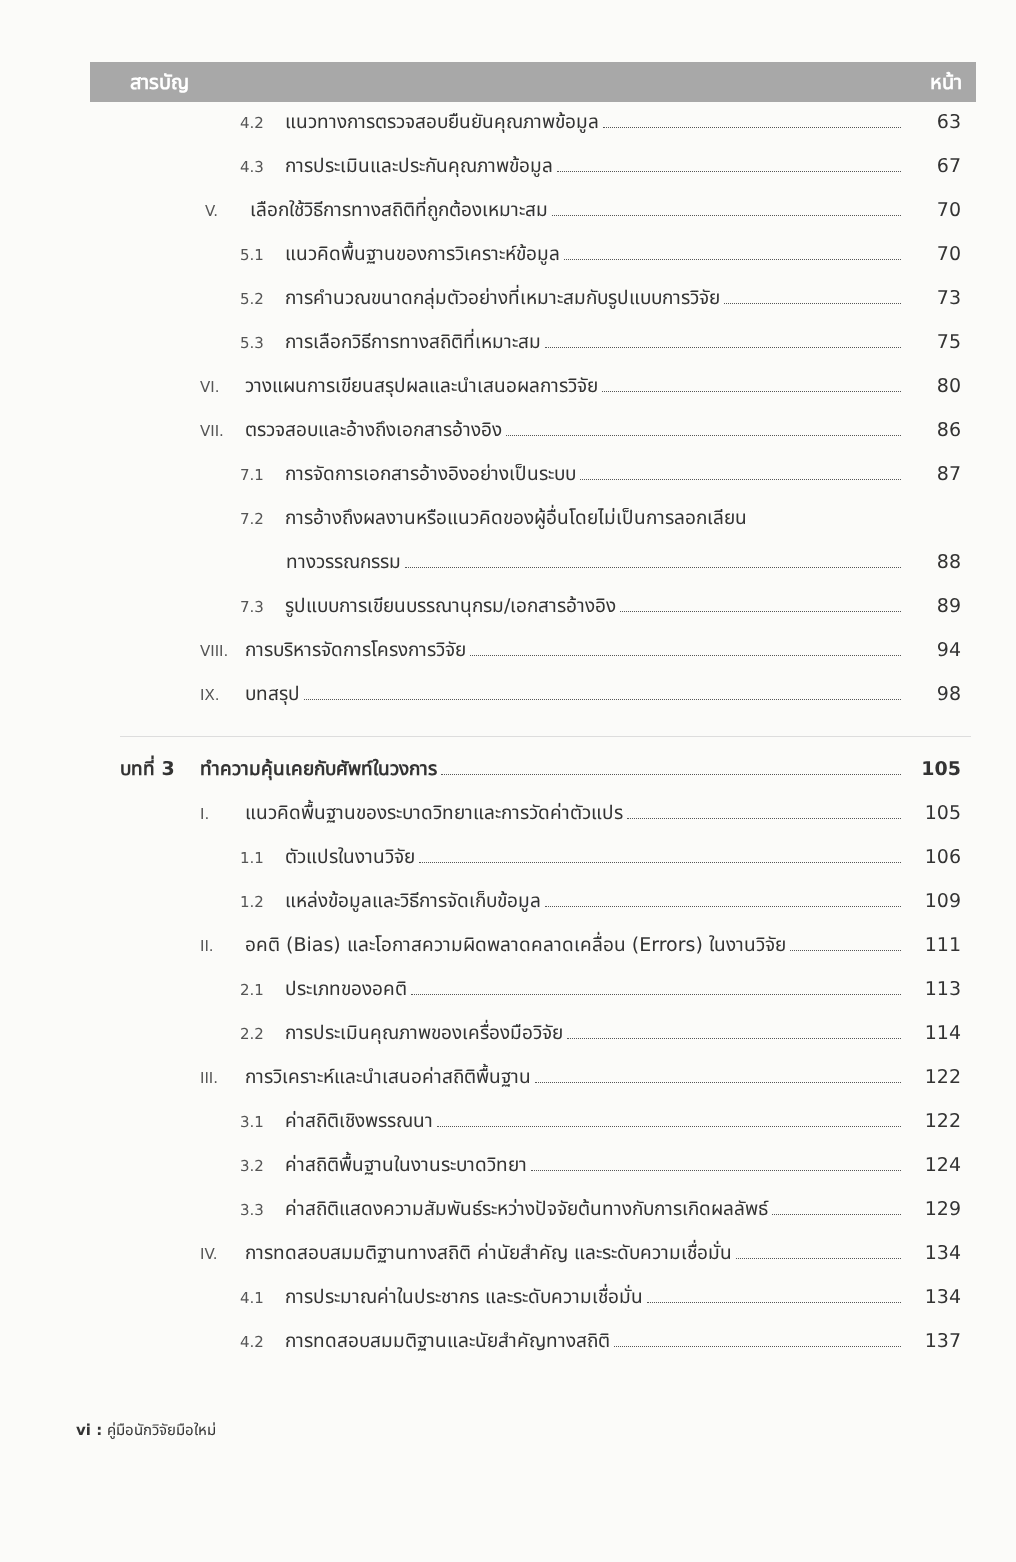สารบัญ หน้า
4.2 แนวทางการตรวจสอบยืนยันคุณภาพข้อมูล 63
4.3 การประเมินและประกันคุณภาพข้อมูล 67
V. เลือกใช้วิธีการทางสถิติที่ถูกต้องเหมาะสม 70
5.1 แนวคิดพื้นฐานของการวิเคราะห์ข้อมูล 70
5.2 การคำนวณขนาดกลุ่มตัวอย่างที่เหมาะสมกับรูปแบบการวิจัย 73
5.3 การเลือกวิธีการทางสถิติที่เหมาะสม 75
VI. วางแผนการเขียนสรุปผลและนำเสนอผลการวิจัย 80
VII. ตรวจสอบและอ้างถึงเอกสารอ้างอิง 86
7.1 การจัดการเอกสารอ้างอิงอย่างเป็นระบบ 87
7.2 การอ้างถึงผลงานหรือแนวคิดของผู้อื่นโดยไม่เป็นการลอกเลียน
ทางวรรณกรรม 88
7.3 รูปแบบการเขียนบรรณานุกรม/เอกสารอ้างอิง 89
VIII. การบริหารจัดการโครงการวิจัย 94
IX. บทสรุป 98
บทที่ 3 ทำความคุ้นเคยกับศัพท์ในวงการ 105
I. แนวคิดพื้นฐานของระบาดวิทยาและการวัดค่าตัวแปร 105
1.1 ตัวแปรในงานวิจัย 106
1.2 แหล่งข้อมูลและวิธีการจัดเก็บข้อมูล 109
II. อคติ (Bias) และโอกาสความผิดพลาดคลาดเคลื่อน (Errors) ในงานวิจัย 111
2.1 ประเภทของอคติ 113
2.2 การประเมินคุณภาพของเครื่องมือวิจัย 114
III. การวิเคราะห์และนำเสนอค่าสถิติพื้นฐาน 122
3.1 ค่าสถิติเชิงพรรณนา 122
3.2 ค่าสถิติพื้นฐานในงานระบาดวิทยา 124
3.3 ค่าสถิติแสดงความสัมพันธ์ระหว่างปัจจัยต้นทางกับการเกิดผลลัพธ์ 129
IV. การทดสอบสมมติฐานทางสถิติ ค่านัยสำคัญ และระดับความเชื่อมั่น 134
4.1 การประมาณค่าในประชากร และระดับความเชื่อมั่น 134
4.2 การทดสอบสมมติฐานและนัยสำคัญทางสถิติ 137
vi : คู่มือนักวิจัยมือใหม่